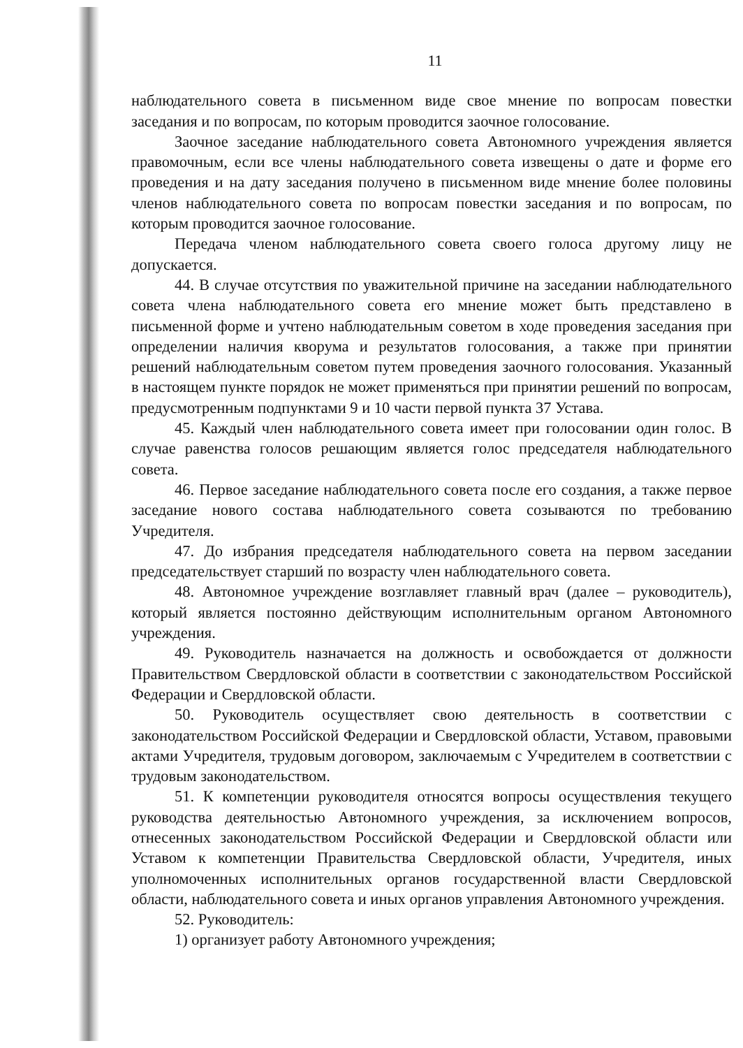11
наблюдательного совета в письменном виде свое мнение по вопросам повестки заседания и по вопросам, по которым проводится заочное голосование.
Заочное заседание наблюдательного совета Автономного учреждения является правомочным, если все члены наблюдательного совета извещены о дате и форме его проведения и на дату заседания получено в письменном виде мнение более половины членов наблюдательного совета по вопросам повестки заседания и по вопросам, по которым проводится заочное голосование.
Передача членом наблюдательного совета своего голоса другому лицу не допускается.
44. В случае отсутствия по уважительной причине на заседании наблюдательного совета члена наблюдательного совета его мнение может быть представлено в письменной форме и учтено наблюдательным советом в ходе проведения заседания при определении наличия кворума и результатов голосования, а также при принятии решений наблюдательным советом путем проведения заочного голосования. Указанный в настоящем пункте порядок не может применяться при принятии решений по вопросам, предусмотренным подпунктами 9 и 10 части первой пункта 37 Устава.
45. Каждый член наблюдательного совета имеет при голосовании один голос. В случае равенства голосов решающим является голос председателя наблюдательного совета.
46. Первое заседание наблюдательного совета после его создания, а также первое заседание нового состава наблюдательного совета созываются по требованию Учредителя.
47. До избрания председателя наблюдательного совета на первом заседании председательствует старший по возрасту член наблюдательного совета.
48. Автономное учреждение возглавляет главный врач (далее – руководитель), который является постоянно действующим исполнительным органом Автономного учреждения.
49. Руководитель назначается на должность и освобождается от должности Правительством Свердловской области в соответствии с законодательством Российской Федерации и Свердловской области.
50. Руководитель осуществляет свою деятельность в соответствии с законодательством Российской Федерации и Свердловской области, Уставом, правовыми актами Учредителя, трудовым договором, заключаемым с Учредителем в соответствии с трудовым законодательством.
51. К компетенции руководителя относятся вопросы осуществления текущего руководства деятельностью Автономного учреждения, за исключением вопросов, отнесенных законодательством Российской Федерации и Свердловской области или Уставом к компетенции Правительства Свердловской области, Учредителя, иных уполномоченных исполнительных органов государственной власти Свердловской области, наблюдательного совета и иных органов управления Автономного учреждения.
52. Руководитель:
1) организует работу Автономного учреждения;